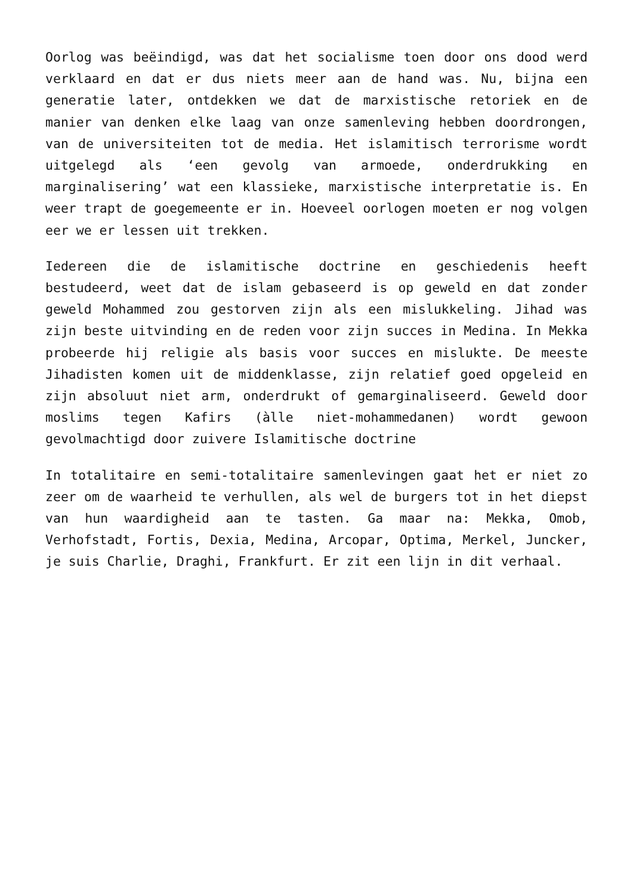Oorlog was beëindigd, was dat het socialisme toen door ons dood werd verklaard en dat er dus niets meer aan de hand was. Nu, bijna een generatie later, ontdekken we dat de marxistische retoriek en de manier van denken elke laag van onze samenleving hebben doordrongen, van de universiteiten tot de media. Het islamitisch terrorisme wordt uitgelegd als ‘een gevolg van armoede, onderdrukking en marginalisering’ wat een klassieke, marxistische interpretatie is. En weer trapt de goegemeente er in. Hoeveel oorlogen moeten er nog volgen eer we er lessen uit trekken.
Iedereen die de islamitische doctrine en geschiedenis heeft bestudeerd, weet dat de islam gebaseerd is op geweld en dat zonder geweld Mohammed zou gestorven zijn als een mislukkeling. Jihad was zijn beste uitvinding en de reden voor zijn succes in Medina. In Mekka probeerde hij religie als basis voor succes en mislukte. De meeste Jihadisten komen uit de middenklasse, zijn relatief goed opgeleid en zijn absoluut niet arm, onderdrukt of gemarginaliseerd. Geweld door moslims tegen Kafirs (àlle niet-mohammedanen) wordt gewoon gevolmachtigd door zuivere Islamitische doctrine
In totalitaire en semi-totalitaire samenlevingen gaat het er niet zo zeer om de waarheid te verhullen, als wel de burgers tot in het diepst van hun waardigheid aan te tasten. Ga maar na: Mekka, Omob, Verhofstadt, Fortis, Dexia, Medina, Arcopar, Optima, Merkel, Juncker, je suis Charlie, Draghi, Frankfurt. Er zit een lijn in dit verhaal.